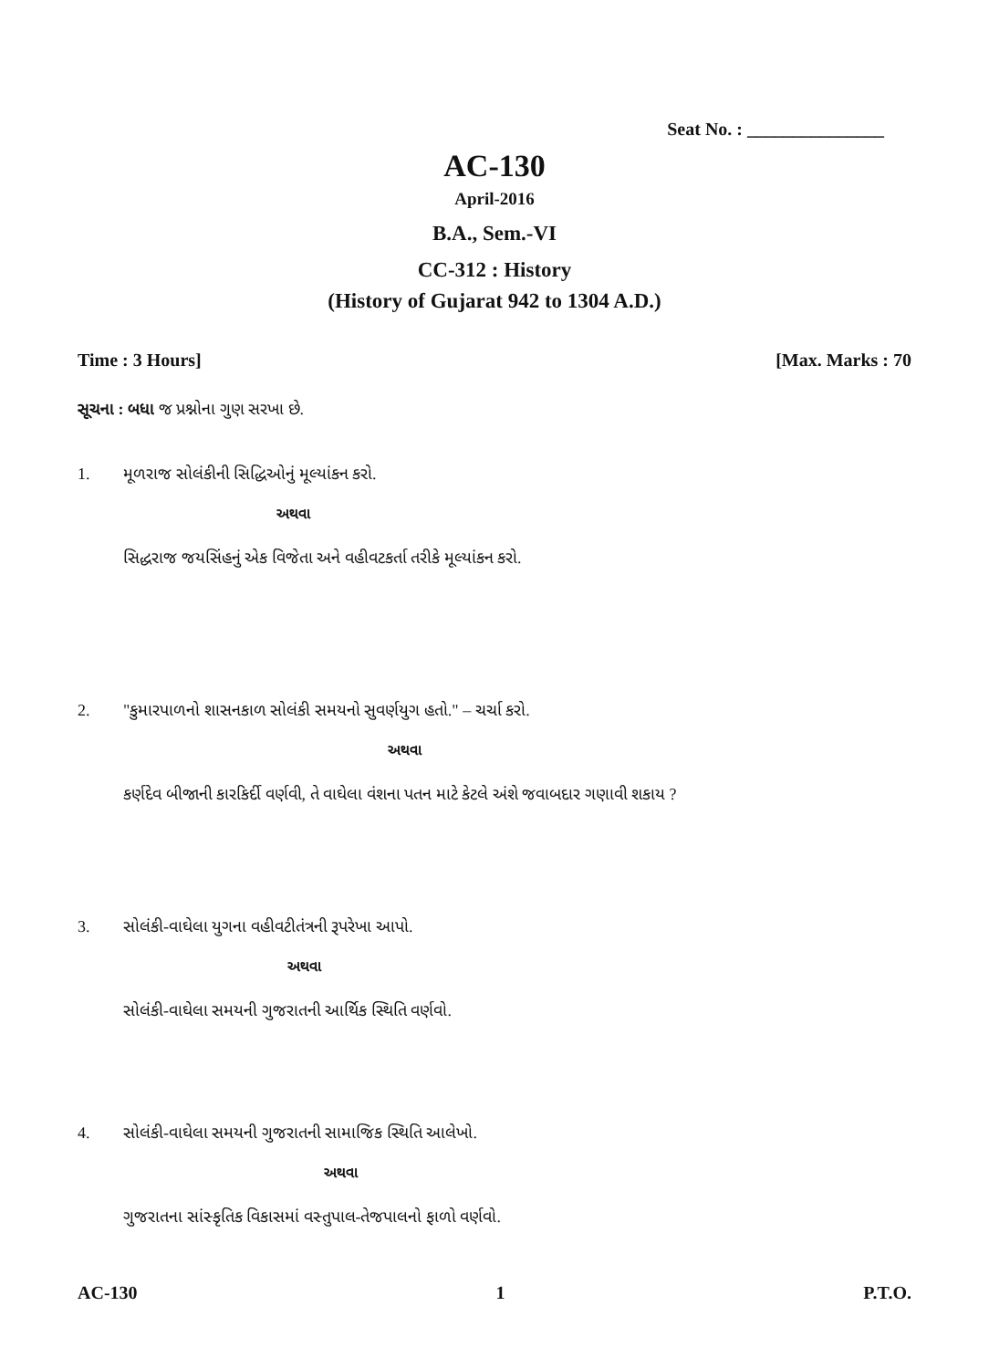Seat No. : _______________
AC-130
April-2016
B.A., Sem.-VI
CC-312 : History
(History of Gujarat 942 to 1304 A.D.)
Time : 3 Hours] [Max. Marks : 70
સૂચના : બધા જ પ્રશ્નોના ગુણ સરખા છે.
1. મૂળરાજ સોલંકીની સિદ્ધિઓનું મૂલ્યાંકન કરો.
અથવા
સિદ્ધરાજ જયસિંહનું એક વિજેતા અને વહીવટકર્તા તરીકે મૂલ્યાંકન કરો.
2. "કુમારપાળનો શાસનકાળ સોલંકી સમયનો સુવર્ણયુગ હતો." – ચર્ચા કરો.
અથવા
કર્ણદેવ બીજાની કારકિર્દી વર્ણવી, તે વાઘેલા વંશના પતન માટે કેટલે અંશે જવાબદાર ગણાવી શકાય ?
3. સોલંકી-વાઘેલા યુગના વહીવટીતંત્રની રૂપરેખા આપો.
અથવા
સોલંકી-વાઘેલા સમયની ગુજરાતની આર્થિક સ્થિતિ વર્ણવો.
4. સોલંકી-વાઘેલા સમયની ગુજરાતની સામાજિક સ્થિતિ આલેખો.
અથવા
ગુજરાતના સાંસ્કૃતિક વિકાસમાં વસ્તુપાલ-તેજપાલનો ફાળો વર્ણવો.
AC-130 1 P.T.O.